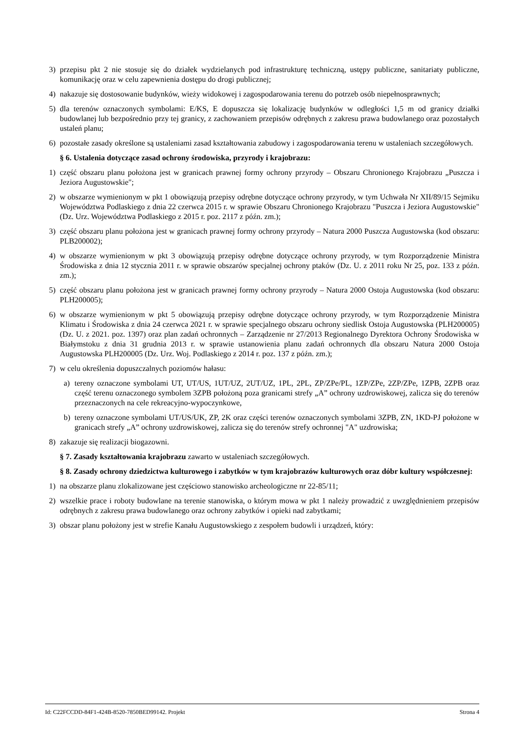3) przepisu pkt 2 nie stosuje się do działek wydzielanych pod infrastrukturę techniczną, ustępy publiczne, sanitariaty publiczne, komunikację oraz w celu zapewnienia dostępu do drogi publicznej;
4) nakazuje się dostosowanie budynków, wieży widokowej i zagospodarowania terenu do potrzeb osób niepełnosprawnych;
5) dla terenów oznaczonych symbolami: E/KS, E dopuszcza się lokalizację budynków w odległości 1,5 m od granicy działki budowlanej lub bezpośrednio przy tej granicy, z zachowaniem przepisów odrębnych z zakresu prawa budowlanego oraz pozostałych ustaleń planu;
6) pozostałe zasady określone są ustaleniami zasad kształtowania zabudowy i zagospodarowania terenu w ustaleniach szczegółowych.
§ 6. Ustalenia dotyczące zasad ochrony środowiska, przyrody i krajobrazu:
1) część obszaru planu położona jest w granicach prawnej formy ochrony przyrody – Obszaru Chronionego Krajobrazu „Puszcza i Jeziora Augustowskie";
2) w obszarze wymienionym w pkt 1 obowiązują przepisy odrębne dotyczące ochrony przyrody, w tym Uchwała Nr XII/89/15 Sejmiku Województwa Podlaskiego z dnia 22 czerwca 2015 r. w sprawie Obszaru Chronionego Krajobrazu "Puszcza i Jeziora Augustowskie" (Dz. Urz. Województwa Podlaskiego z 2015 r. poz. 2117 z późn. zm.);
3) część obszaru planu położona jest w granicach prawnej formy ochrony przyrody – Natura 2000 Puszcza Augustowska (kod obszaru: PLB200002);
4) w obszarze wymienionym w pkt 3 obowiązują przepisy odrębne dotyczące ochrony przyrody, w tym Rozporządzenie Ministra Środowiska z dnia 12 stycznia 2011 r. w sprawie obszarów specjalnej ochrony ptaków (Dz. U. z 2011 roku Nr 25, poz. 133 z późn. zm.);
5) część obszaru planu położona jest w granicach prawnej formy ochrony przyrody – Natura 2000 Ostoja Augustowska (kod obszaru: PLH200005);
6) w obszarze wymienionym w pkt 5 obowiązują przepisy odrębne dotyczące ochrony przyrody, w tym Rozporządzenie Ministra Klimatu i Środowiska z dnia 24 czerwca 2021 r. w sprawie specjalnego obszaru ochrony siedlisk Ostoja Augustowska (PLH200005) (Dz. U. z 2021. poz. 1397) oraz plan zadań ochronnych – Zarządzenie nr 27/2013 Regionalnego Dyrektora Ochrony Środowiska w Białymstoku z dnia 31 grudnia 2013 r. w sprawie ustanowienia planu zadań ochronnych dla obszaru Natura 2000 Ostoja Augustowska PLH200005 (Dz. Urz. Woj. Podlaskiego z 2014 r. poz. 137 z późn. zm.);
7) w celu określenia dopuszczalnych poziomów hałasu:
a) tereny oznaczone symbolami UT, UT/US, 1UT/UZ, 2UT/UZ, 1PL, 2PL, ZP/ZPe/PL, 1ZP/ZPe, 2ZP/ZPe, 1ZPB, 2ZPB oraz część terenu oznaczonego symbolem 3ZPB położoną poza granicami strefy „A” ochrony uzdrowiskowej, zalicza się do terenów przeznaczonych na cele rekreacyjno-wypoczynkowe,
b) tereny oznaczone symbolami UT/US/UK, ZP, 2K oraz części terenów oznaczonych symbolami 3ZPB, ZN, 1KD-PJ położone w granicach strefy „A” ochrony uzdrowiskowej, zalicza się do terenów strefy ochronnej "A" uzdrowiska;
8) zakazuje się realizacji biogazowni.
§ 7. Zasady kształtowania krajobrazu zawarto w ustaleniach szczegółowych.
§ 8. Zasady ochrony dziedzictwa kulturowego i zabytków w tym krajobrazów kulturowych oraz dóbr kultury współczesnej:
1) na obszarze planu zlokalizowane jest częściowo stanowisko archeologiczne nr 22-85/11;
2) wszelkie prace i roboty budowlane na terenie stanowiska, o którym mowa w pkt 1 należy prowadzić z uwzględnieniem przepisów odrębnych z zakresu prawa budowlanego oraz ochrony zabytków i opieki nad zabytkami;
3) obszar planu położony jest w strefie Kanału Augustowskiego z zespołem budowli i urządzeń, który:
Id: C22FCCDD-84F1-424B-8520-7850BED99142. Projekt Strona 4